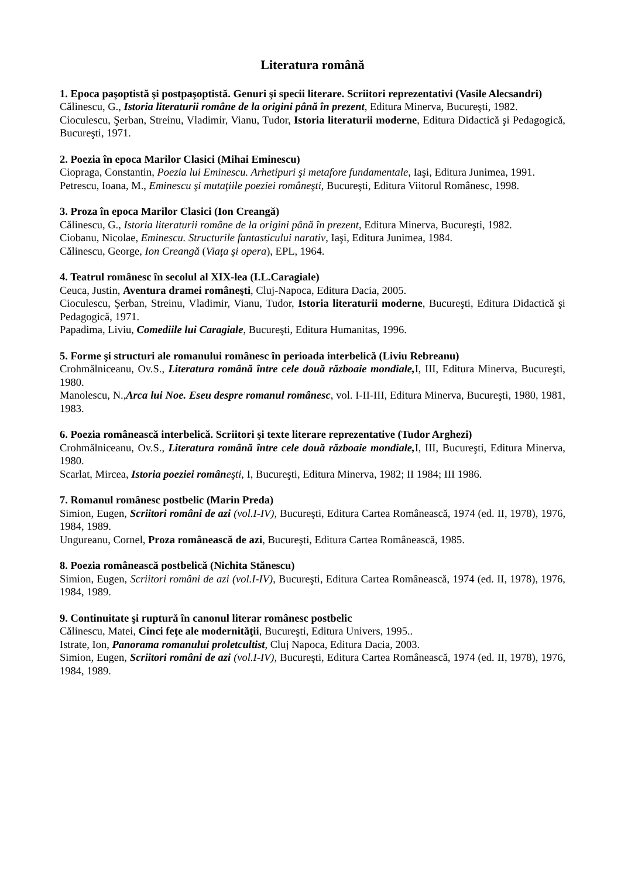Literatura română
1. Epoca paşoptistă şi postpaşoptistă. Genuri şi specii literare. Scriitori reprezentativi (Vasile Alecsandri)
Călinescu, G., Istoria literaturii române de la origini până în prezent, Editura Minerva, Bucureşti, 1982.
Cioculescu, Şerban, Streinu, Vladimir, Vianu, Tudor, Istoria literaturii moderne, Editura Didactică şi Pedagogică, Bucureşti, 1971.
2. Poezia în epoca Marilor Clasici (Mihai Eminescu)
Ciopraga, Constantin, Poezia lui Eminescu. Arhetipuri şi metafore fundamentale, Iaşi, Editura Junimea, 1991.
Petrescu, Ioana, M., Eminescu şi mutaţiile poeziei româneşti, Bucureşti, Editura Viitorul Românesc, 1998.
3. Proza în epoca Marilor Clasici (Ion Creangă)
Călinescu, G., Istoria literaturii române de la origini până în prezent, Editura Minerva, Bucureşti, 1982.
Ciobanu, Nicolae, Eminescu. Structurile fantasticului narativ, Iaşi, Editura Junimea, 1984.
Călinescu, George, Ion Creangă (Viaţa şi opera), EPL, 1964.
4. Teatrul românesc în secolul al XIX-lea (I.L.Caragiale)
Ceuca, Justin, Aventura dramei româneşti, Cluj-Napoca, Editura Dacia, 2005.
Cioculescu, Şerban, Streinu, Vladimir, Vianu, Tudor, Istoria literaturii moderne, Bucureşti, Editura Didactică şi Pedagogică, 1971.
Papadima, Liviu, Comediile lui Caragiale, Bucureşti, Editura Humanitas, 1996.
5. Forme şi structuri ale romanului românesc în perioada interbelică (Liviu Rebreanu)
Crohmălniceanu, Ov.S., Literatura română între cele două războaie mondiale, I, III, Editura Minerva, Bucureşti, 1980.
Manolescu, N.,Arca lui Noe. Eseu despre romanul românesc, vol. I-II-III, Editura Minerva, Bucureşti, 1980, 1981, 1983.
6. Poezia românească interbelică. Scriitori şi texte literare reprezentative (Tudor Arghezi)
Crohmălniceanu, Ov.S., Literatura română între cele două războaie mondiale, I, III, Bucureşti, Editura Minerva, 1980.
Scarlat, Mircea, Istoria poeziei român eşti, I, Bucureşti, Editura Minerva, 1982; II 1984; III 1986.
7. Romanul românesc postbelic (Marin Preda)
Simion, Eugen, Scriitori români de azi (vol.I-IV), Bucureşti, Editura Cartea Românească, 1974 (ed. II, 1978), 1976, 1984, 1989.
Ungureanu, Cornel, Proza românească de azi, Bucureşti, Editura Cartea Românească, 1985.
8. Poezia românească postbelică (Nichita Stănescu)
Simion, Eugen, Scriitori români de azi (vol.I-IV), Bucureşti, Editura Cartea Românească, 1974 (ed. II, 1978), 1976, 1984, 1989.
9. Continuitate şi ruptură în canonul literar românesc postbelic
Călinescu, Matei, Cinci feţe ale modernităţii, Bucureşti, Editura Univers, 1995..
Istrate, Ion, Panorama romanului proletcultist, Cluj Napoca, Editura Dacia, 2003.
Simion, Eugen, Scriitori români de azi (vol.I-IV), Bucureşti, Editura Cartea Românească, 1974 (ed. II, 1978), 1976, 1984, 1989.